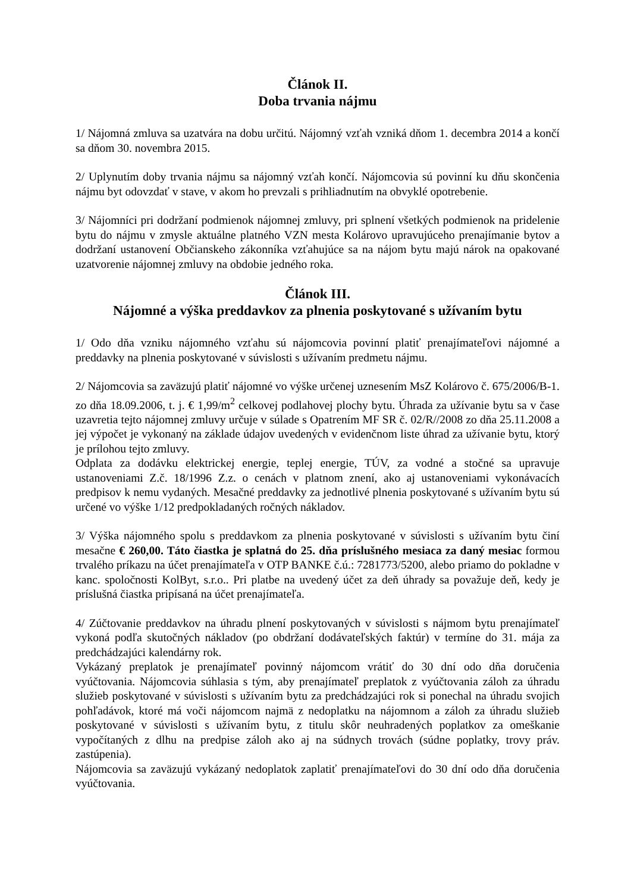Článok II.
Doba trvania nájmu
1/ Nájomná zmluva sa uzatvára na dobu určitú. Nájomný vzťah vzniká dňom 1. decembra 2014 a končí sa dňom 30. novembra 2015.
2/ Uplynutím doby trvania nájmu sa nájomný vzťah končí. Nájomcovia sú povinní ku dňu skončenia nájmu byt odovzdať v stave, v akom ho prevzali s prihliadnutím na obvyklé opotrebenie.
3/ Nájomníci pri dodržaní podmienok nájomnej zmluvy, pri splnení všetkých podmienok na pridelenie bytu do nájmu v zmysle aktuálne platného VZN mesta Kolárovo upravujúceho prenajímanie bytov a dodržaní ustanovení Občianskeho zákonníka vzťahujúce sa na nájom bytu majú nárok na opakované uzatvorenie nájomnej zmluvy na obdobie jedného roka.
Článok III.
Nájomné a výška preddavkov za plnenia poskytované s užívaním bytu
1/ Odo dňa vzniku nájomného vzťahu sú nájomcovia povinní platiť prenajímateľovi nájomné a preddavky na plnenia poskytované v súvislosti s užívaním predmetu nájmu.
2/ Nájomcovia sa zaväzujú platiť nájomné vo výške určenej uznesením MsZ Kolárovo č. 675/2006/B-1. zo dňa 18.09.2006, t. j. € 1,99/m<sup>2</sup> celkovej podlahovej plochy bytu. Úhrada za užívanie bytu sa v čase uzavretia tejto nájomnej zmluvy určuje v súlade s Opatrením MF SR č. 02/R//2008 zo dňa 25.11.2008 a jej výpočet je vykonaný na základe údajov uvedených v evidenčnom liste úhrad za užívanie bytu, ktorý je prílohou tejto zmluvy.
Odplata za dodávku elektrickej energie, teplej energie, TÚV, za vodné a stočné sa upravuje ustanoveniami Z.č. 18/1996 Z.z. o cenách v platnom znení, ako aj ustanoveniami vykonávacích predpisov k nemu vydaných. Mesačné preddavky za jednotlivé plnenia poskytované s užívaním bytu sú určené vo výške 1/12 predpokladaných ročných nákladov.
3/ Výška nájomného spolu s preddavkom za plnenia poskytované v súvislosti s užívaním bytu činí mesačne € 260,00. Táto čiastka je splatná do 25. dňa príslušného mesiaca za daný mesiac formou trvalého príkazu na účet prenajímateľa v OTP BANKE č.ú.: 7281773/5200, alebo priamo do pokladne v kanc. spoločnosti KolByt, s.r.o.. Pri platbe na uvedený účet za deň úhrady sa považuje deň, kedy je príslušná čiastka pripísaná na účet prenajímateľa.
4/ Zúčtovanie preddavkov na úhradu plnení poskytovaných v súvislosti s nájmom bytu prenajímateľ vykoná podľa skutočných nákladov (po obdržaní dodávateľských faktúr) v termíne do 31. mája za predchádzajúci kalendárny rok.
Vykázaný preplatok je prenajímateľ povinný nájomcom vrátiť do 30 dní odo dňa doručenia vyúčtovania. Nájomcovia súhlasia s tým, aby prenajímateľ preplatok z vyúčtovania záloh za úhradu služieb poskytované v súvislosti s užívaním bytu za predchádzajúci rok si ponechal na úhradu svojich pohľadávok, ktoré má voči nájomcom najmä z nedoplatku na nájomnom a záloh za úhradu služieb poskytované v súvislosti s užívaním bytu, z titulu skôr neuhradených poplatkov za omeškanie vypočítaných z dlhu na predpise záloh ako aj na súdnych trovách (súdne poplatky, trovy práv. zastúpenia).
Nájomcovia sa zaväzujú vykázaný nedoplatok zaplatiť prenajímateľovi do 30 dní odo dňa doručenia vyúčtovania.